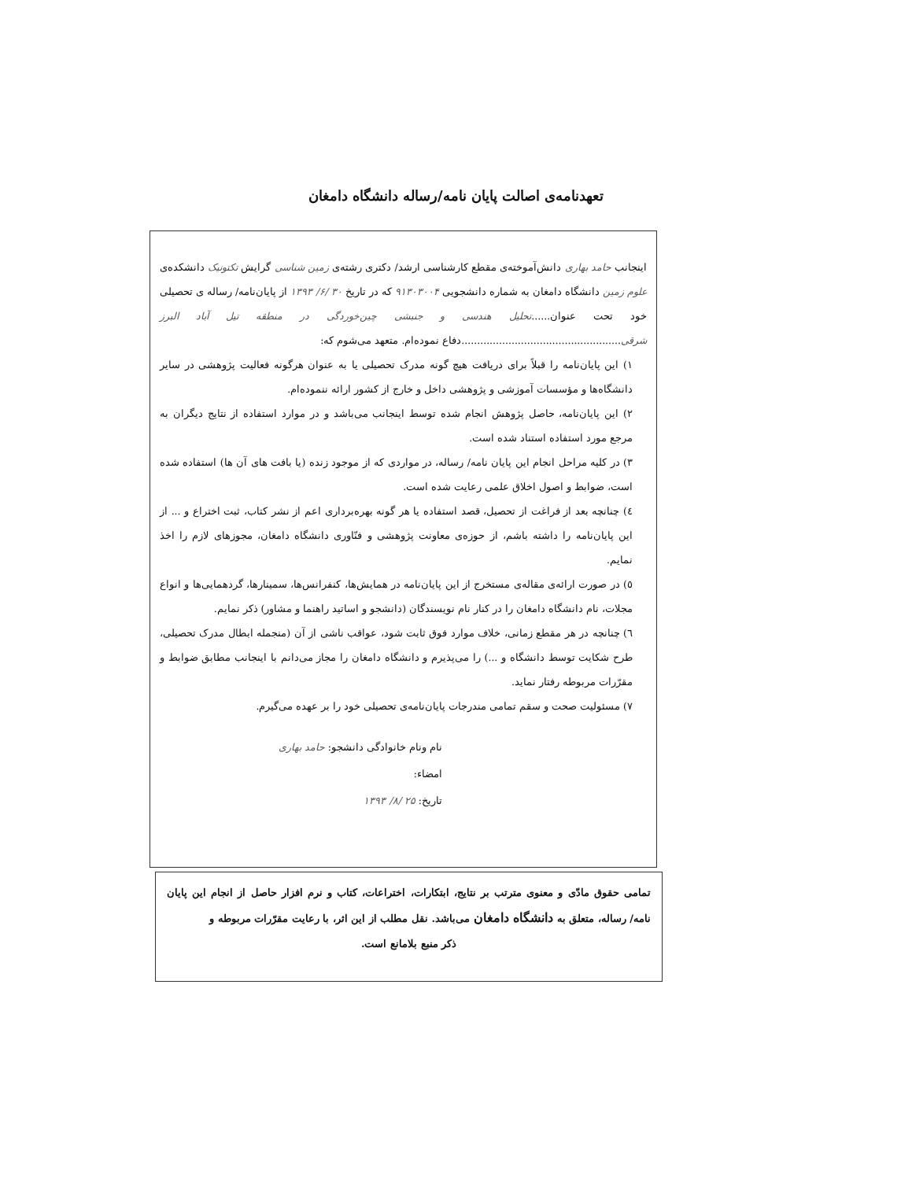تعهدنامه‌ی اصالت پایان نامه/رساله دانشگاه دامغان
اینجانب حامد بهاری دانش‌آموخته‌ی مقطع کارشناسی ارشد/ دکتری رشته‌ی زمین شناسی گرایش تکتونیک دانشکده‌ی علوم زمین دانشگاه دامغان به شماره دانشجویی ۹۱۳۰۳۰۰۴ که در تاریخ ۳۰ /۶/ ۱۳۹۳ از پایان‌نامه/ رساله ی تحصیلی خود تحت عنوان......تحلیل هندسی و جنبشی چین‌خوردگی در منطقه تیل آباد البرز شرقی...................................................دفاع نموده‌ام. متعهد می‌شوم که:
۱) این پایان‌نامه را قبلاً برای دریافت هیچ گونه مدرک تحصیلی یا به عنوان هرگونه فعالیت پژوهشی در سایر دانشگاه‌ها و مؤسسات آموزشی و پژوهشی داخل و خارج از کشور ارائه ننموده‌ام.
۲) این پایان‌نامه، حاصل پژوهش انجام شده توسط اینجانب می‌باشد و در موارد استفاده از نتایج دیگران به مرجع مورد استفاده استناد شده است.
۳) در کلیه مراحل انجام این پایان نامه/ رساله، در مواردی که از موجود زنده (یا بافت های آن ها) استفاده شده است، ضوابط و اصول اخلاق علمی رعایت شده است.
٤) چنانچه بعد از فراغت از تحصیل، قصد استفاده یا هر گونه بهره‌برداری اعم از نشر کتاب، ثبت اختراع و ... از این پایان‌نامه را داشته باشم، از حوزه‌ی معاونت پژوهشی و فنّاوری دانشگاه دامغان، مجوزهای لازم را اخذ نمایم.
٥) در صورت ارائه‌ی مقاله‌ی مستخرج از این پایان‌نامه در همایش‌ها، کنفرانس‌ها، سمینارها، گردهمایی‌ها و انواع مجلات، نام دانشگاه دامغان را در کنار نام نویسندگان (دانشجو و اساتید راهنما و مشاور) ذکر نمایم.
٦) چنانچه در هر مقطع زمانی، خلاف موارد فوق ثابت شود، عواقب ناشی از آن (منجمله ابطال مدرک تحصیلی، طرح شکایت توسط دانشگاه و ...) را می‌پذیرم و دانشگاه دامغان را مجاز می‌دانم با اینجانب مطابق ضوابط و مقرّرات مربوطه رفتار نماید.
۷) مسئولیت صحت و سقم تمامی مندرجات پایان‌نامه‌ی تحصیلی خود را بر عهده می‌گیرم.
نام ونام خانوادگی دانشجو: حامد بهاری
امضاء:
تاریخ: ۲۵ /۸/ ۱۳۹۳
تمامی حقوق مادّی و معنوی مترتب بر نتایج، ابتکارات، اختراعات، کتاب و نرم افزار حاصل از انجام این پایان نامه/ رساله، متعلق به دانشگاه دامغان می‌باشد. نقل مطلب از این اثر، با رعایت مقرّرات مربوطه و
ذکر منبع بلامانع است.